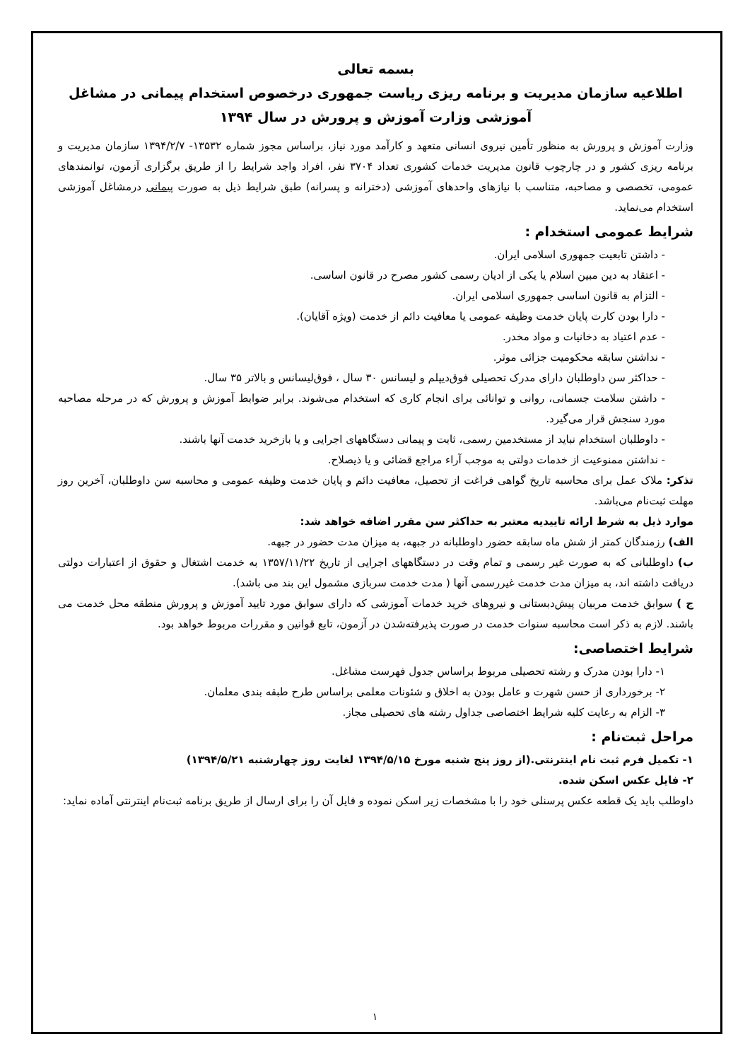بسمه تعالی
اطلاعیه سازمان مدیریت و برنامه ریزی ریاست جمهوری درخصوص استخدام پیمانی در مشاغل آموزشی وزارت آموزش و پرورش در سال ۱۳۹۴
وزارت آموزش و پرورش به منظور تأمین نیروی انسانی متعهد و کارآمد مورد نیاز، براساس مجوز شماره ۱۳۵۳۲- ۱۳۹۴/۲/۷ سازمان مدیریت و برنامه ریزی کشور و در چارچوب قانون مدیریت خدمات کشوری تعداد ۳۷۰۴ نفر، افراد واجد شرایط را از طریق برگزاری آزمون، توانمندهای عمومی، تخصصی و مصاحبه، متناسب با نیازهای واحدهای آموزشی (دخترانه و پسرانه) طبق شرایط ذیل به صورت پیمانی درمشاغل آموزشی استخدام می‌نماید.
شرایط عمومی استخدام :
- داشتن تابعیت جمهوری اسلامی ایران.
- اعتقاد به دین مبین اسلام یا یکی از ادیان رسمی کشور مصرح در قانون اساسی.
- التزام به قانون اساسی جمهوری اسلامی ایران.
- دارا بودن کارت پایان خدمت وظیفه عمومی یا معافیت دائم از خدمت (ویژه آقایان).
- عدم اعتیاد به دخانیات و مواد مخدر.
- نداشتن سابقه محکومیت جزائی موثر.
- حداکثر سن داوطلبان دارای مدرک تحصیلی فوق‌دیپلم و لیسانس ۳۰ سال ، فوق‌لیسانس و بالاتر ۳۵ سال.
- داشتن سلامت جسمانی، روانی و توانائی برای انجام کاری که استخدام می‌شوند. برابر ضوابط آموزش و پرورش که در مرحله مصاحبه مورد سنجش قرار می‌گیرد.
- داوطلبان استخدام نباید از مستخدمین رسمی، ثابت و پیمانی دستگاههای اجرایی و یا بازخرید خدمت آنها باشند.
- نداشتن ممنوعیت از خدمات دولتی به موجب آراء مراجع قضائی و یا ذیصلاح.
تذکر: ملاک عمل برای محاسبه تاریخ گواهی فراغت از تحصیل، معافیت دائم و پایان خدمت وظیفه عمومی و محاسبه سن داوطلبان، آخرین روز مهلت ثبت‌نام می‌باشد.
موارد ذیل به شرط ارائه تاییدیه معتبر به حداکثر سن مقرر اضافه خواهد شد:
الف) رزمندگان کمتر از شش ماه سابقه حضور داوطلبانه در جبهه، به میزان مدت حضور در جبهه.
ب) داوطلبانی که به صورت غیر رسمی و تمام وقت در دستگاههای اجرایی از تاریخ ۱۳۵۷/۱۱/۲۲ به خدمت اشتغال و حقوق از اعتبارات دولتی دریافت داشته اند، به میزان مدت خدمت غیررسمی آنها ( مدت خدمت سربازی مشمول این بند می باشد).
ج ) سوابق خدمت مربیان پیش‌دبستانی و نیروهای خرید خدمات آموزشی که دارای سوابق مورد تایید آموزش و پرورش منطقه محل خدمت می باشند. لازم به ذکر است محاسبه سنوات خدمت در صورت پذیرفته‌شدن در آزمون، تابع قوانین و مقررات مربوط خواهد بود.
شرایط اختصاصی:
۱- دارا بودن مدرک و رشته تحصیلی مربوط براساس جدول فهرست مشاغل.
۲- برخورداری از حسن شهرت و عامل بودن به اخلاق و شئونات معلمی براساس طرح طبقه بندی معلمان.
۳- الزام به رعایت کلیه شرایط اختصاصی جداول رشته های تحصیلی مجاز.
مراحل ثبت‌نام :
۱- تکمیل فرم ثبت نام اینترنتی.(از روز پنج شنبه مورخ ۱۳۹۴/۵/۱۵ لغایت روز چهارشنبه ۱۳۹۴/۵/۲۱)
۲- فایل عکس اسکن شده.
داوطلب باید یک قطعه عکس پرسنلی خود را با مشخصات زیر اسکن نموده و فایل آن را برای ارسال از طریق برنامه ثبت‌نام اینترنتی آماده نماید:
۱